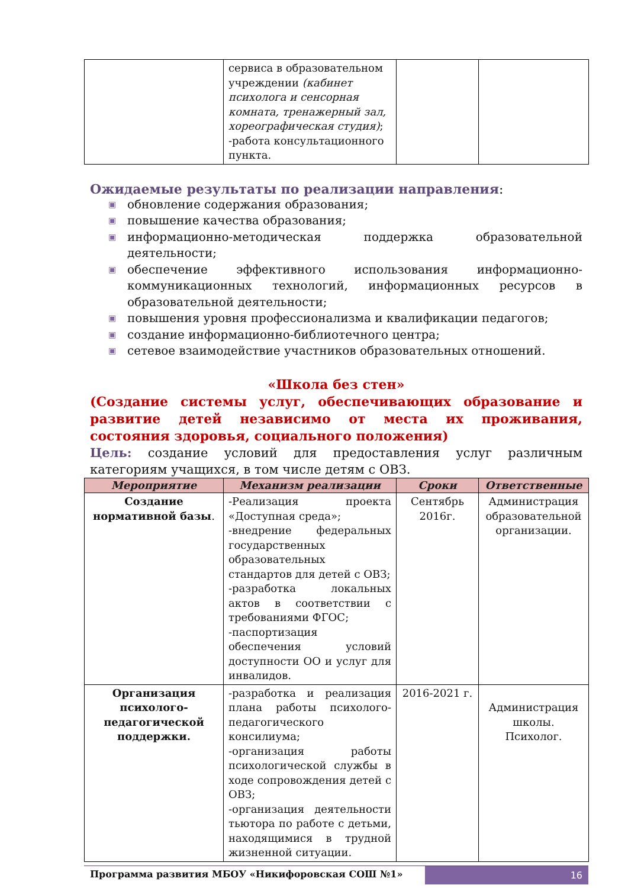| | сервиса в образовательном учреждении (кабинет психолога и сенсорная комната, тренажерный зал, хореографическая студия) ; -работа консультационного пункта. | | |
Ожидаемые результаты по реализации направления:
▣ обновление содержания образования;
▣ повышение качества образования;
▣ информационно-методическая поддержка образовательной деятельности;
▣ обеспечение эффективного использования информационно-коммуникационных технологий, информационных ресурсов в образовательной деятельности;
▣ повышения уровня профессионализма и квалификации педагогов;
▣ создание информационно-библиотечного центра;
▣ сетевое взаимодействие участников образовательных отношений.
«Школа без стен»
(Создание системы услуг, обеспечивающих образование и развитие детей независимо от места их проживания, состояния здоровья, социального положения)
Цель: создание условий для предоставления услуг различным категориям учащихся, в том числе детям с ОВЗ.
| Мероприятие | Механизм реализации | Сроки | Ответственные |
| --- | --- | --- | --- |
| Создание нормативной базы . | -Реализация проекта «Доступная среда»; -внедрение федеральных государственных образовательных стандартов для детей с ОВЗ; -разработка локальных актов в соответствии с требованиями ФГОС; -паспортизация обеспечения условий доступности ОО и услуг для инвалидов. | Сентябрь 2016г. | Администрация образовательной организации. |
| Организация психолого-педагогической поддержки. | -разработка и реализация плана работы психолого-педагогического консилиума; -организация работы психологической службы в ходе сопровождения детей с ОВЗ; -организация деятельности тьютора по работе с детьми, находящимися в трудной жизненной ситуации. | 2016-2021 г. | Администрация школы. Психолог. |
Программа развития МБОУ «Никифоровская СОШ №1»
16